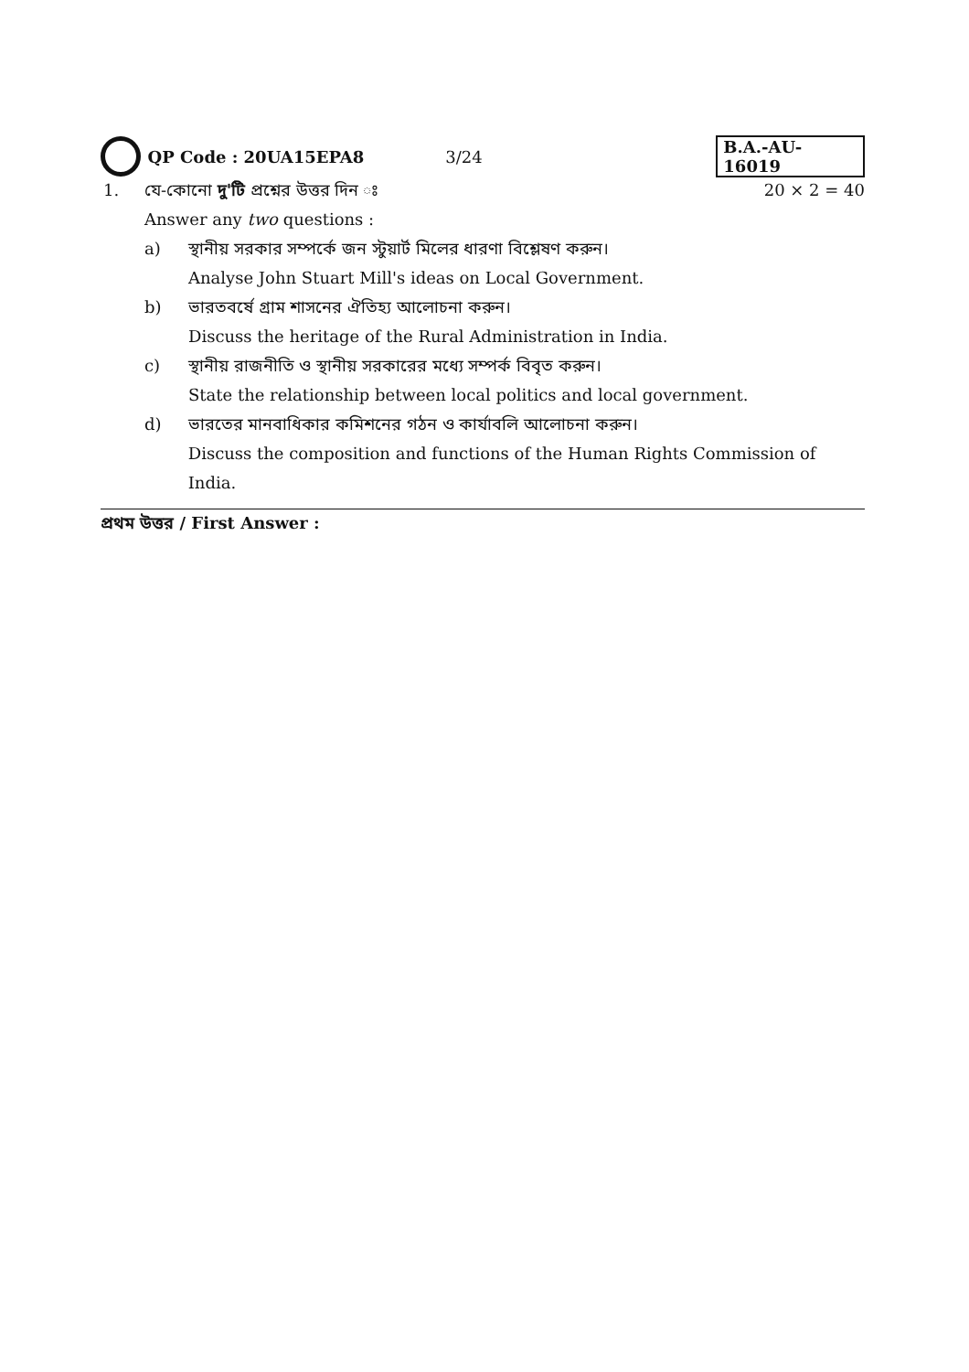QP Code : 20UA15EPA8 3/24 B.A.-AU-16019
1. যে-কোনো দু'টি প্রশ্নের উত্তর দিন ঃ 20 × 2 = 40
Answer any two questions :
a) স্থানীয় সরকার সম্পর্কে জন স্টুয়ার্ট মিলের ধারণা বিশ্লেষণ করুন।
Analyse John Stuart Mill's ideas on Local Government.
b) ভারতবর্ষে গ্রাম শাসনের ঐতিহ্য আলোচনা করুন।
Discuss the heritage of the Rural Administration in India.
c) স্থানীয় রাজনীতি ও স্থানীয় সরকারের মধ্যে সম্পর্ক বিবৃত করুন।
State the relationship between local politics and local government.
d) ভারতের মানবাধিকার কমিশনের গঠন ও কার্যাবলি আলোচনা করুন।
Discuss the composition and functions of the Human Rights Commission of India.
প্রথম উত্তর / First Answer :